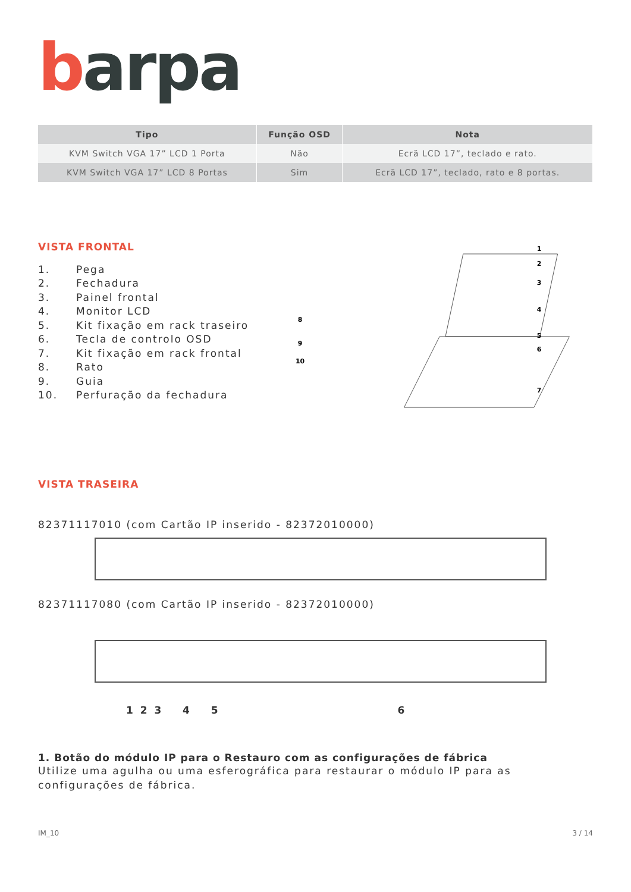barpa
| Tipo | Função OSD | Nota |
| --- | --- | --- |
| KVM Switch VGA 17” LCD 1 Porta | Não | Ecrã LCD 17”, teclado e rato. |
| KVM Switch VGA 17” LCD 8 Portas | Sim | Ecrã LCD 17”, teclado, rato e 8 portas. |
VISTA FRONTAL
1. Pega
2. Fechadura
3. Painel frontal
4. Monitor LCD
5. Kit fixação em rack traseiro
6. Tecla de controlo OSD
7. Kit fixação em rack frontal
8. Rato
9. Guia
10. Perfuração da fechadura
1
2
3
4
5
6
7
8
9
10
VISTA TRASEIRA
82371117010 (com Cartão IP inserido - 82372010000)
82371117080 (com Cartão IP inserido - 82372010000)
1 2 3 4 5 6
1. Botão do módulo IP para o Restauro com as configurações de fábrica
Utilize uma agulha ou uma esferográfica para restaurar o módulo IP para as configurações de fábrica.
IM_10 3 / 14